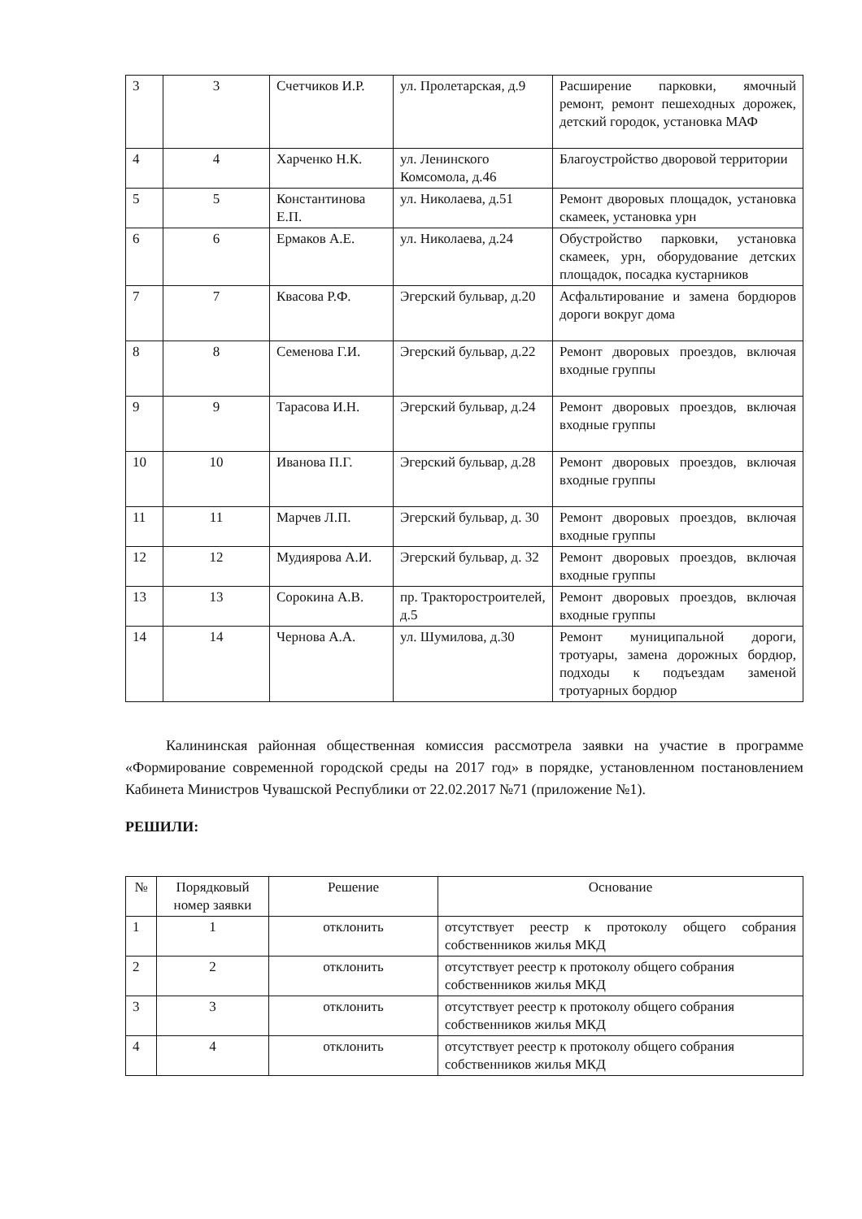| 3 | 3 | Счетчиков И.Р. | ул. Пролетарская, д.9 | Расширение парковки, ямочный ремонт, ремонт пешеходных дорожек, детский городок, установка МАФ |
| 4 | 4 | Харченко Н.К. | ул. Ленинского Комсомола, д.46 | Благоустройство дворовой территории |
| 5 | 5 | Константинова Е.П. | ул. Николаева, д.51 | Ремонт дворовых площадок, установка скамеек, установка урн |
| 6 | 6 | Ермаков А.Е. | ул. Николаева, д.24 | Обустройство парковки, установка скамеек, урн, оборудование детских площадок, посадка кустарников |
| 7 | 7 | Квасова Р.Ф. | Эгерский бульвар, д.20 | Асфальтирование и замена бордюров дороги вокруг дома |
| 8 | 8 | Семенова Г.И. | Эгерский бульвар, д.22 | Ремонт дворовых проездов, включая входные группы |
| 9 | 9 | Тарасова И.Н. | Эгерский бульвар, д.24 | Ремонт дворовых проездов, включая входные группы |
| 10 | 10 | Иванова П.Г. | Эгерский бульвар, д.28 | Ремонт дворовых проездов, включая входные группы |
| 11 | 11 | Марчев Л.П. | Эгерский бульвар, д. 30 | Ремонт дворовых проездов, включая входные группы |
| 12 | 12 | Мудиярова А.И. | Эгерский бульвар, д. 32 | Ремонт дворовых проездов, включая входные группы |
| 13 | 13 | Сорокина А.В. | пр. Тракторостроителей, д.5 | Ремонт дворовых проездов, включая входные группы |
| 14 | 14 | Чернова А.А. | ул. Шумилова, д.30 | Ремонт муниципальной дороги, тротуары, замена дорожных бордюр, подходы к подъездам заменой тротуарных бордюр |
Калининская районная общественная комиссия рассмотрела заявки на участие в программе «Формирование современной городской среды на 2017 год» в порядке, установленном постановлением Кабинета Министров Чувашской Республики от 22.02.2017 №71 (приложение №1).
РЕШИЛИ:
| № | Порядковый номер заявки | Решение | Основание |
| --- | --- | --- | --- |
| 1 | 1 | отклонить | отсутствует реестр к протоколу общего собрания собственников жилья МКД |
| 2 | 2 | отклонить | отсутствует реестр к протоколу общего собрания собственников жилья МКД |
| 3 | 3 | отклонить | отсутствует реестр к протоколу общего собрания собственников жилья МКД |
| 4 | 4 | отклонить | отсутствует реестр к протоколу общего собрания собственников жилья МКД |